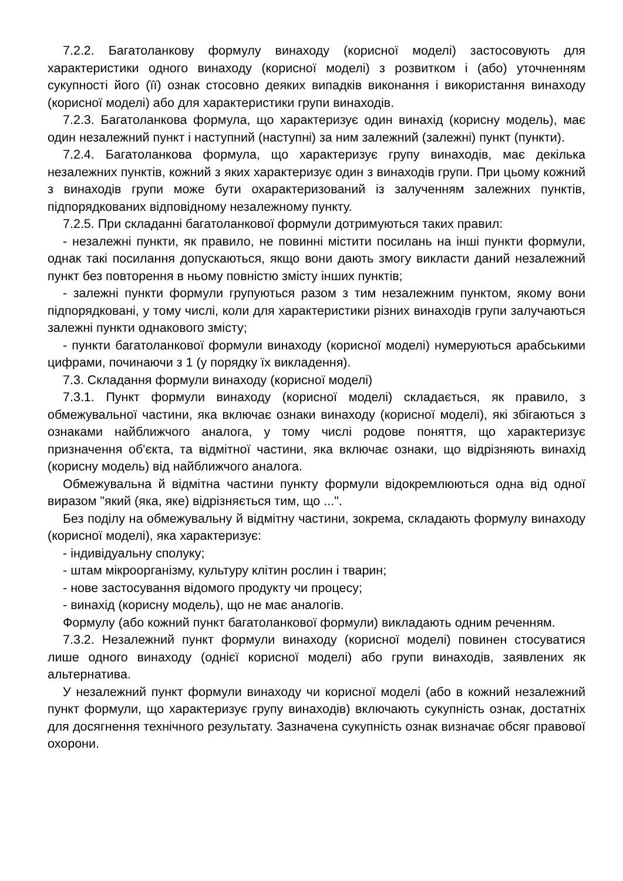7.2.2. Багатоланкову формулу винаходу (корисної моделі) застосовують для характеристики одного винаходу (корисної моделі) з розвитком і (або) уточненням сукупності його (її) ознак стосовно деяких випадків виконання і використання винаходу (корисної моделі) або для характеристики групи винаходів.
7.2.3. Багатоланкова формула, що характеризує один винахід (корисну модель), має один незалежний пункт і наступний (наступні) за ним залежний (залежні) пункт (пункти).
7.2.4. Багатоланкова формула, що характеризує групу винаходів, має декілька незалежних пунктів, кожний з яких характеризує один з винаходів групи. При цьому кожний з винаходів групи може бути охарактеризований із залученням залежних пунктів, підпорядкованих відповідному незалежному пункту.
7.2.5. При складанні багатоланкової формули дотримуються таких правил:
- незалежні пункти, як правило, не повинні містити посилань на інші пункти формули, однак такі посилання допускаються, якщо вони дають змогу викласти даний незалежний пункт без повторення в ньому повністю змісту інших пунктів;
- залежні пункти формули групуються разом з тим незалежним пунктом, якому вони підпорядковані, у тому числі, коли для характеристики різних винаходів групи залучаються залежні пункти однакового змісту;
- пункти багатоланкової формули винаходу (корисної моделі) нумеруються арабськими цифрами, починаючи з 1 (у порядку їх викладення).
7.3. Складання формули винаходу (корисної моделі)
7.3.1. Пункт формули винаходу (корисної моделі) складається, як правило, з обмежувальної частини, яка включає ознаки винаходу (корисної моделі), які збігаються з ознаками найближчого аналога, у тому числі родове поняття, що характеризує призначення об'єкта, та відмітної частини, яка включає ознаки, що відрізняють винахід (корисну модель) від найближчого аналога.
Обмежувальна й відмітна частини пункту формули відокремлюються одна від одної виразом "який (яка, яке) відрізняється тим, що ...".
Без поділу на обмежувальну й відмітну частини, зокрема, складають формулу винаходу (корисної моделі), яка характеризує:
- індивідуальну сполуку;
- штам мікроорганізму, культуру клітин рослин і тварин;
- нове застосування відомого продукту чи процесу;
- винахід (корисну модель), що не має аналогів.
Формулу (або кожний пункт багатоланкової формули) викладають одним реченням.
7.3.2. Незалежний пункт формули винаходу (корисної моделі) повинен стосуватися лише одного винаходу (однієї корисної моделі) або групи винаходів, заявлених як альтернатива.
У незалежний пункт формули винаходу чи корисної моделі (або в кожний незалежний пункт формули, що характеризує групу винаходів) включають сукупність ознак, достатніх для досягнення технічного результату. Зазначена сукупність ознак визначає обсяг правової охорони.